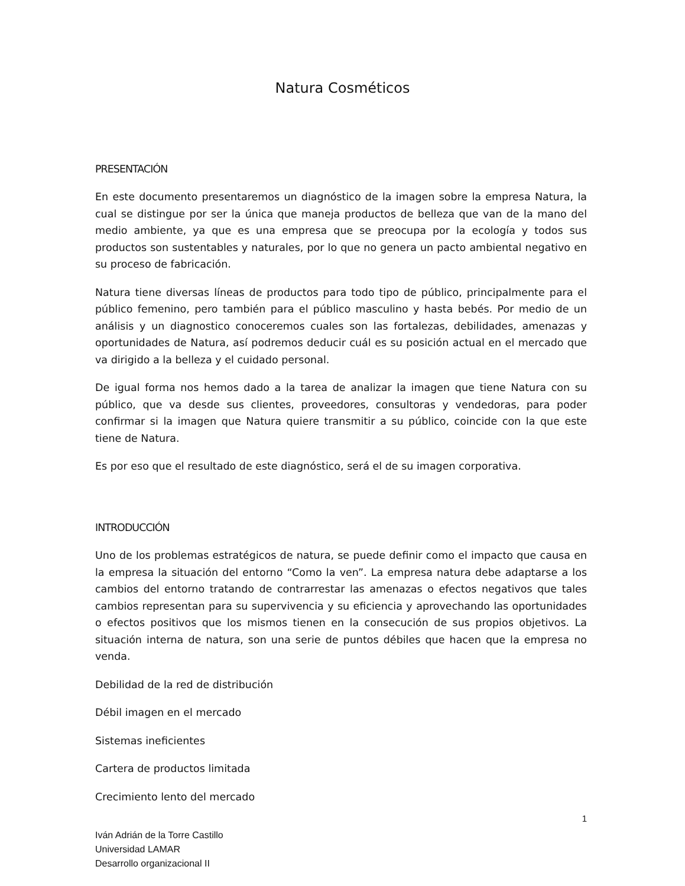Natura Cosméticos
PRESENTACIÓN
En este documento presentaremos un diagnóstico de la imagen sobre la empresa Natura, la cual se distingue por ser la única que maneja productos de belleza que van de la mano del medio ambiente, ya que es una empresa que se preocupa por la ecología y todos sus productos son sustentables y naturales, por lo que no genera un pacto ambiental negativo en su proceso de fabricación.
Natura tiene diversas líneas de productos para todo tipo de público, principalmente para el público femenino, pero también para el público masculino y hasta bebés. Por medio de un análisis y un diagnostico conoceremos cuales son las fortalezas, debilidades, amenazas y oportunidades de Natura, así podremos deducir cuál es su posición actual en el mercado que va dirigido a la belleza y el cuidado personal.
De igual forma nos hemos dado a la tarea de analizar la imagen que tiene Natura con su público, que va desde sus clientes, proveedores, consultoras y vendedoras, para poder confirmar si la imagen que Natura quiere transmitir a su público, coincide con la que este tiene de Natura.
Es por eso que el resultado de este diagnóstico, será el de su imagen corporativa.
INTRODUCCIÓN
Uno de los problemas estratégicos de natura, se puede definir como el impacto que causa en la empresa la situación del entorno “Como la ven”. La empresa natura debe adaptarse a los cambios del entorno tratando de contrarrestar las amenazas o efectos negativos que tales cambios representan para su supervivencia y su eficiencia y aprovechando las oportunidades o efectos positivos que los mismos tienen en la consecución de sus propios objetivos. La situación interna de natura, son una serie de puntos débiles que hacen que la empresa no venda.
Debilidad de la red de distribución
Débil imagen en el mercado
Sistemas ineficientes
Cartera de productos limitada
Crecimiento lento del mercado
1
Iván Adrián de la Torre Castillo
Universidad LAMAR
Desarrollo organizacional II